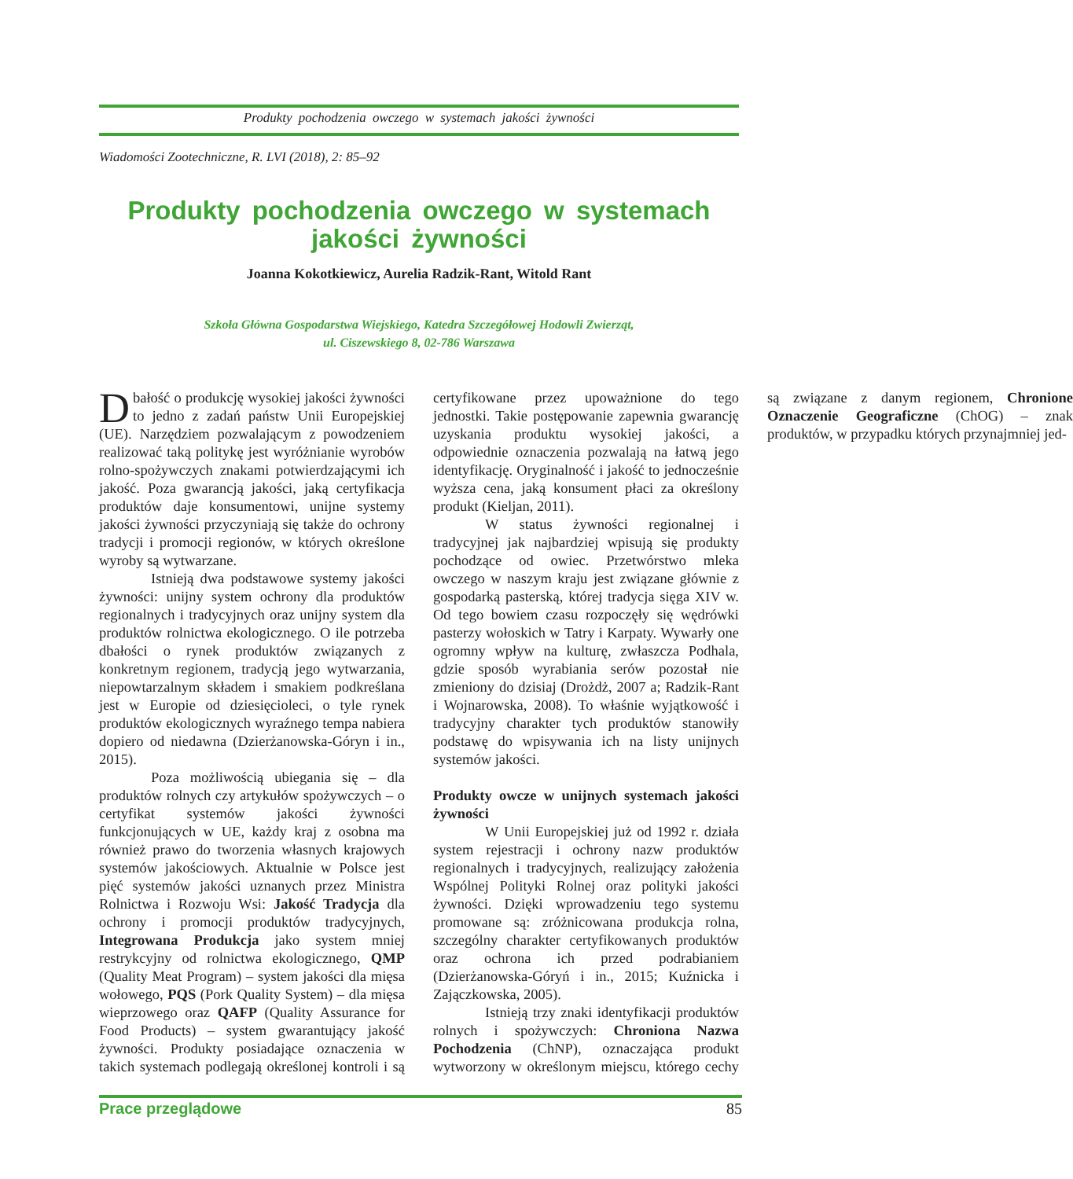Produkty pochodzenia owczego w systemach jakości żywności
Wiadomości Zootechniczne, R. LVI (2018), 2: 85–92
Produkty pochodzenia owczego w systemach jakości żywności
Joanna Kokotkiewicz, Aurelia Radzik-Rant, Witold Rant
Szkoła Główna Gospodarstwa Wiejskiego, Katedra Szczegółowej Hodowli Zwierząt,
ul. Ciszewskiego 8, 02-786 Warszawa
Dbałość o produkcję wysokiej jakości żywności to jedno z zadań państw Unii Europejskiej (UE). Narzędziem pozwalającym z powodzeniem realizować taką politykę jest wyróżnianie wyrobów rolno-spożywczych znakami potwierdzającymi ich jakość. Poza gwarancją jakości, jaką certyfikacja produktów daje konsumentowi, unijne systemy jakości żywności przyczyniają się także do ochrony tradycji i promocji regionów, w których określone wyroby są wytwarzane.
Istnieją dwa podstawowe systemy jakości żywności: unijny system ochrony dla produktów regionalnych i tradycyjnych oraz unijny system dla produktów rolnictwa ekologicznego. O ile potrzeba dbałości o rynek produktów związanych z konkretnym regionem, tradycją jego wytwarzania, niepowtarzalnym składem i smakiem podkreślana jest w Europie od dziesięcioleci, o tyle rynek produktów ekologicznych wyraźnego tempa nabiera dopiero od niedawna (Dzierżanowska-Góryn i in., 2015).
Poza możliwością ubiegania się – dla produktów rolnych czy artykułów spożywczych – o certyfikat systemów jakości żywności funkcjonujących w UE, każdy kraj z osobna ma również prawo do tworzenia własnych krajowych systemów jakościowych. Aktualnie w Polsce jest pięć systemów jakości uznanych przez Ministra Rolnictwa i Rozwoju Wsi: Jakość Tradycja dla ochrony i promocji produktów tradycyjnych, Integrowana Produkcja jako system mniej restrykcyjny od rolnictwa ekologicznego, QMP (Quality Meat Program) – system jakości dla mięsa wołowego, PQS (Pork Quality System) – dla mięsa wieprzowego oraz QAFP (Quality Assurance for Food Products) – system gwarantujący jakość żywności. Produkty posiadające oznaczenia w takich systemach podlegają określonej kontroli i są certyfikowane przez upoważnione do tego jednostki. Takie postępowanie zapewnia gwarancję uzyskania produktu wysokiej jakości, a odpowiednie oznaczenia pozwalają na łatwą jego identyfikację. Oryginalność i jakość to jednocześnie wyższa cena, jaką konsument płaci za określony produkt (Kieljan, 2011).
W status żywności regionalnej i tradycyjnej jak najbardziej wpisują się produkty pochodzące od owiec. Przetwórstwo mleka owczego w naszym kraju jest związane głównie z gospodarką pasterską, której tradycja sięga XIV w. Od tego bowiem czasu rozpoczęły się wędrówki pasterzy wołoskich w Tatry i Karpaty. Wywarły one ogromny wpływ na kulturę, zwłaszcza Podhala, gdzie sposób wyrabiania serów pozostał nie zmieniony do dzisiaj (Drożdż, 2007 a; Radzik-Rant i Wojnarowska, 2008). To właśnie wyjątkowość i tradycyjny charakter tych produktów stanowiły podstawę do wpisywania ich na listy unijnych systemów jakości.
Produkty owcze w unijnych systemach jakości żywności
W Unii Europejskiej już od 1992 r. działa system rejestracji i ochrony nazw produktów regionalnych i tradycyjnych, realizujący założenia Wspólnej Polityki Rolnej oraz polityki jakości żywności. Dzięki wprowadzeniu tego systemu promowane są: zróżnicowana produkcja rolna, szczególny charakter certyfikowanych produktów oraz ochrona ich przed podrabianiem (Dzierżanowska-Góryń i in., 2015; Kuźnicka i Zajączkowska, 2005).
Istnieją trzy znaki identyfikacji produktów rolnych i spożywczych: Chroniona Nazwa Pochodzenia (ChNP), oznaczająca produkt wytworzony w określonym miejscu, którego cechy są związane z danym regionem, Chronione Oznaczenie Geograficzne (ChOG) – znak produktów, w przypadku których przynajmniej jed-
Prace przeglądowe 85